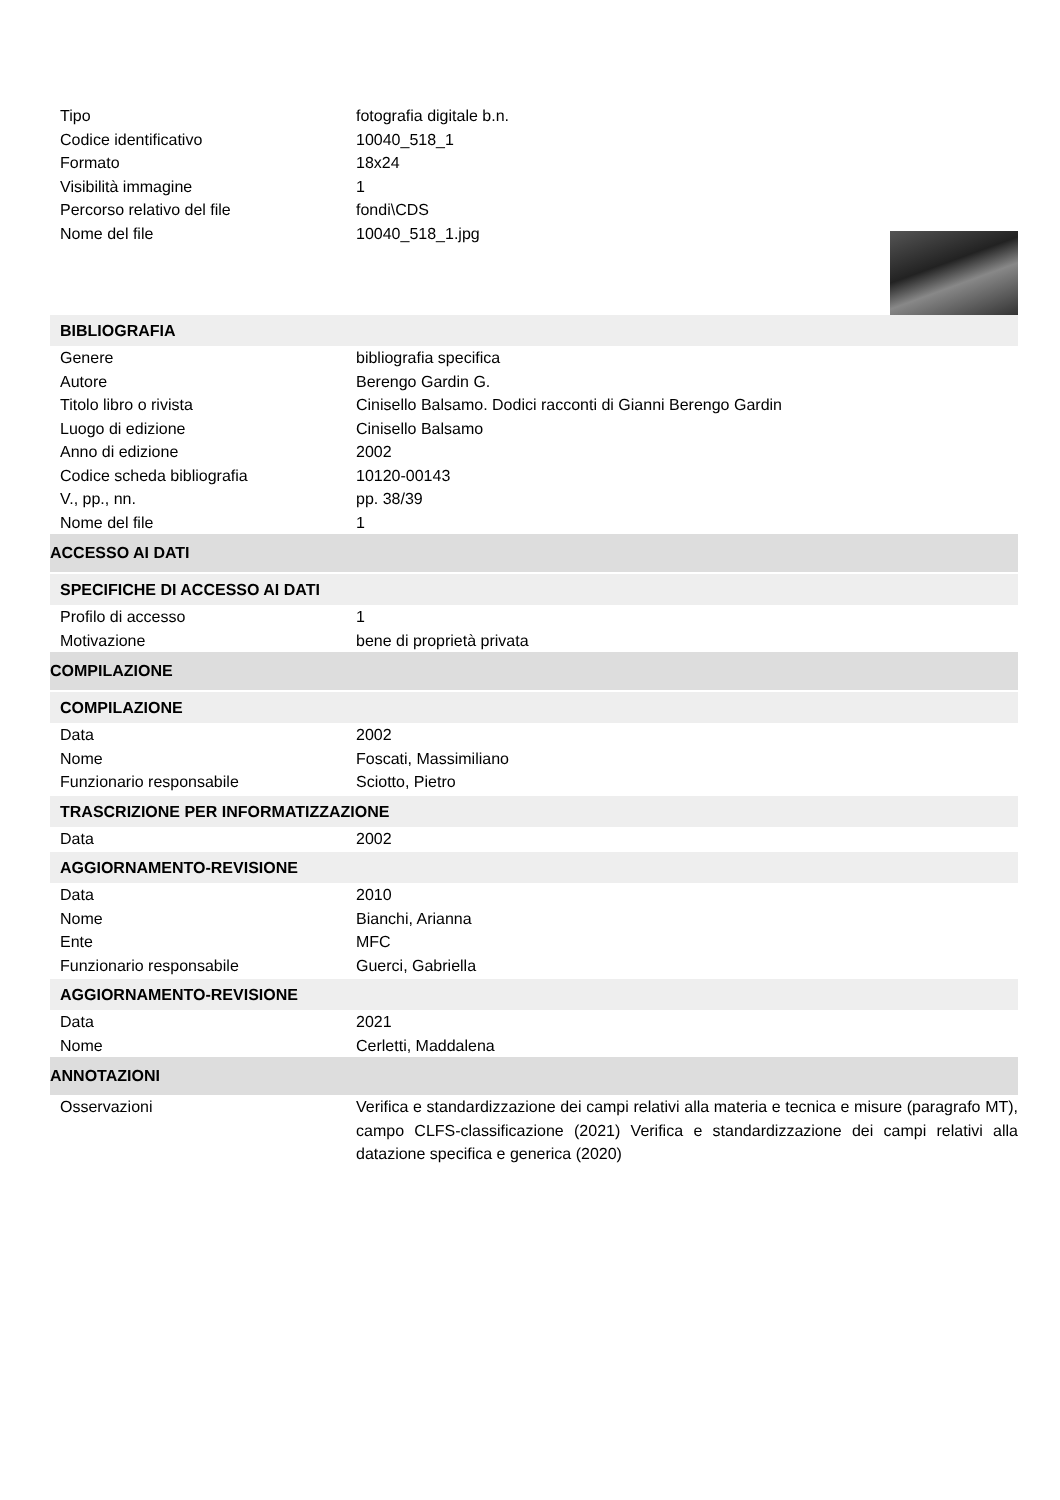Tipo fotografia digitale b.n.
Codice identificativo 10040_518_1
Formato 18x24
Visibilità immagine 1
Percorso relativo del file fondi\CDS
Nome del file 10040_518_1.jpg
BIBLIOGRAFIA
Genere bibliografia specifica
Autore Berengo Gardin G.
Titolo libro o rivista Cinisello Balsamo. Dodici racconti di Gianni Berengo Gardin
Luogo di edizione Cinisello Balsamo
Anno di edizione 2002
Codice scheda bibliografia 10120-00143
V., pp., nn. pp. 38/39
Nome del file 1
ACCESSO AI DATI
SPECIFICHE DI ACCESSO AI DATI
Profilo di accesso 1
Motivazione bene di proprietà privata
COMPILAZIONE
COMPILAZIONE
Data 2002
Nome Foscati, Massimiliano
Funzionario responsabile Sciotto, Pietro
TRASCRIZIONE PER INFORMATIZZAZIONE
Data 2002
AGGIORNAMENTO-REVISIONE
Data 2010
Nome Bianchi, Arianna
Ente MFC
Funzionario responsabile Guerci, Gabriella
AGGIORNAMENTO-REVISIONE
Data 2021
Nome Cerletti, Maddalena
ANNOTAZIONI
Osservazioni Verifica e standardizzazione dei campi relativi alla materia e tecnica e misure (paragrafo MT), campo CLFS-classificazione (2021) Verifica e standardizzazione dei campi relativi alla datazione specifica e generica (2020)